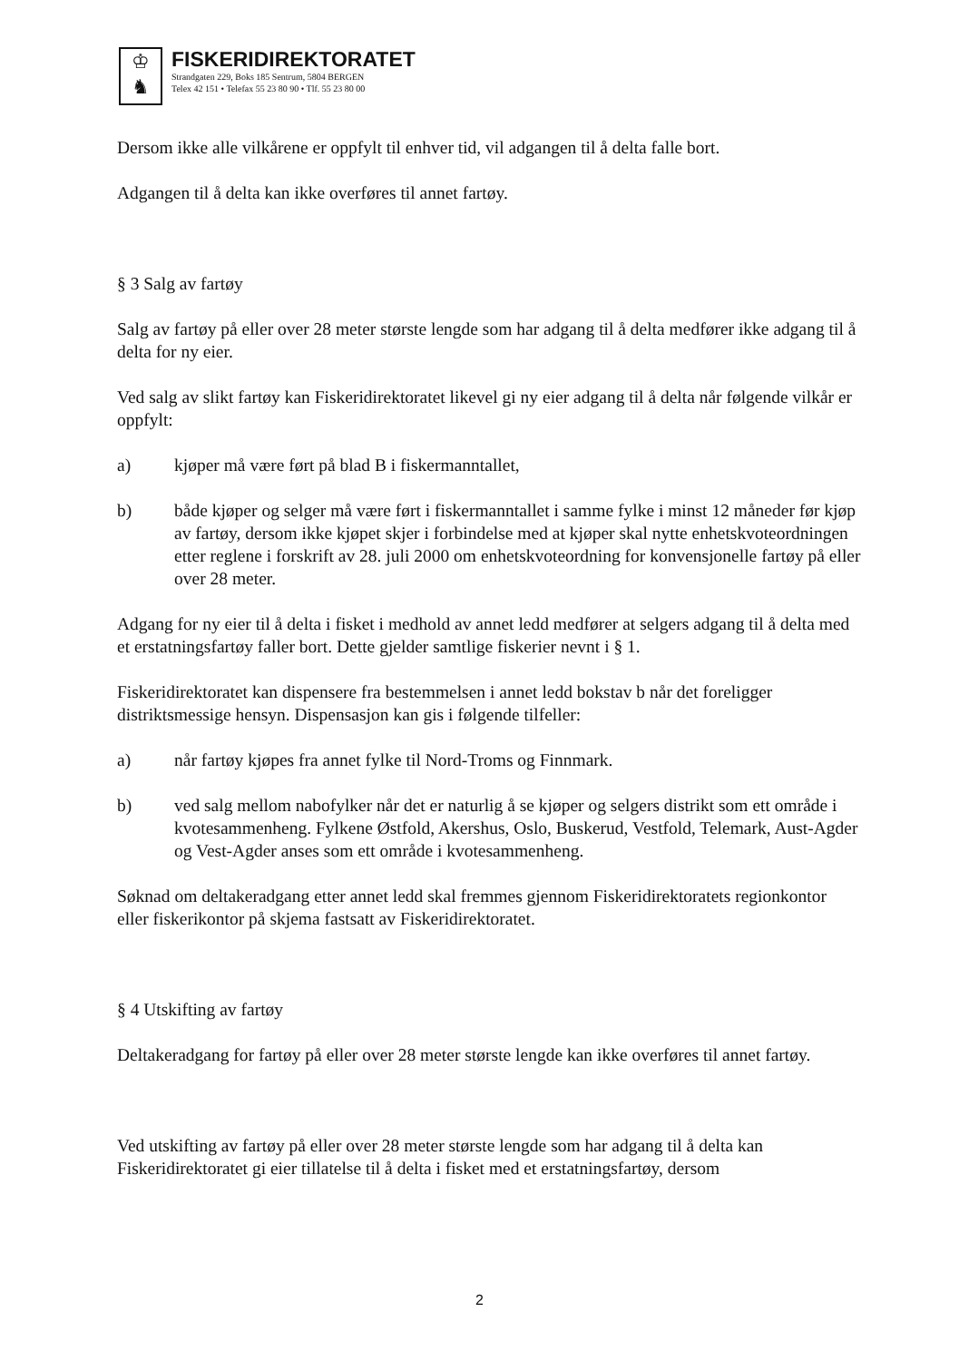♔
♞
FISKERIDIREKTORATET
Strandgaten 229, Boks 185 Sentrum, 5804 BERGEN
Telex 42 151 • Telefax 55 23 80 90 • Tlf. 55 23 80 00
Dersom ikke alle vilkårene er oppfylt til enhver tid, vil adgangen til å delta falle bort.
Adgangen til å delta kan ikke overføres til annet fartøy.
§ 3 Salg av fartøy
Salg av fartøy på eller over 28 meter største lengde som har adgang til å delta medfører ikke adgang til å delta for ny eier.
Ved salg av slikt fartøy kan Fiskeridirektoratet likevel gi ny eier adgang til å delta når følgende vilkår er oppfylt:
a) kjøper må være ført på blad B i fiskermanntallet,
b) både kjøper og selger må være ført i fiskermanntallet i samme fylke i minst 12 måneder før kjøp av fartøy, dersom ikke kjøpet skjer i forbindelse med at kjøper skal nytte enhetskvoteordningen etter reglene i forskrift av 28. juli 2000 om enhetskvoteordning for konvensjonelle fartøy på eller over 28 meter.
Adgang for ny eier til å delta i fisket i medhold av annet ledd medfører at selgers adgang til å delta med et erstatningsfartøy faller bort. Dette gjelder samtlige fiskerier nevnt i § 1.
Fiskeridirektoratet kan dispensere fra bestemmelsen i annet ledd bokstav b når det foreligger distriktsmessige hensyn. Dispensasjon kan gis i følgende tilfeller:
a) når fartøy kjøpes fra annet fylke til Nord-Troms og Finnmark.
b) ved salg mellom nabofylker når det er naturlig å se kjøper og selgers distrikt som ett område i kvotesammenheng. Fylkene Østfold, Akershus, Oslo, Buskerud, Vestfold, Telemark, Aust-Agder og Vest-Agder anses som ett område i kvotesammenheng.
Søknad om deltakeradgang etter annet ledd skal fremmes gjennom Fiskeridirektoratets regionkontor eller fiskerikontor på skjema fastsatt av Fiskeridirektoratet.
§ 4 Utskifting av fartøy
Deltakeradgang for fartøy på eller over 28 meter største lengde kan ikke overføres til annet fartøy.
Ved utskifting av fartøy på eller over 28 meter største lengde som har adgang til å delta kan Fiskeridirektoratet gi eier tillatelse til å delta i fisket med et erstatningsfartøy, dersom
2